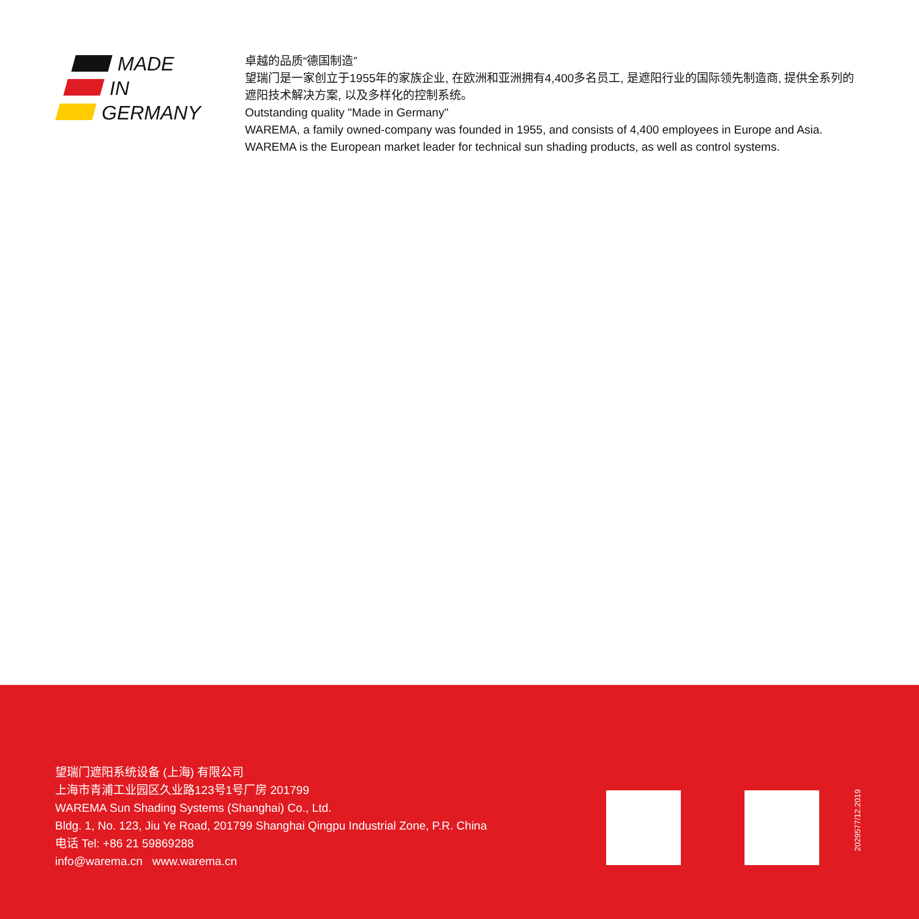MADE
IN
GERMANY
卓越的品质“德国制造”
望瑞门是一家创立于1955年的家族企业, 在欧洲和亚洲拥有4,400多名员工, 是遮阳行业的国际领先制造商, 提供全系列的遮阳技术解决方案, 以及多样化的控制系统。
Outstanding quality "Made in Germany"
WAREMA, a family owned-company was founded in 1955, and consists of 4,400 employees in Europe and Asia. WAREMA is the European market leader for technical sun shading products, as well as control systems.
望瑞门遮阳系统设备 (上海) 有限公司
上海市青浦工业园区久业路123号1号厂房 201799
WAREMA Sun Shading Systems (Shanghai) Co., Ltd.
Bldg. 1, No. 123, Jiu Ye Road, 201799 Shanghai Qingpu Industrial Zone, P.R. China
电话 Tel: +86 21 59869288
info@warema.cn www.warema.cn
2029577/12.2019